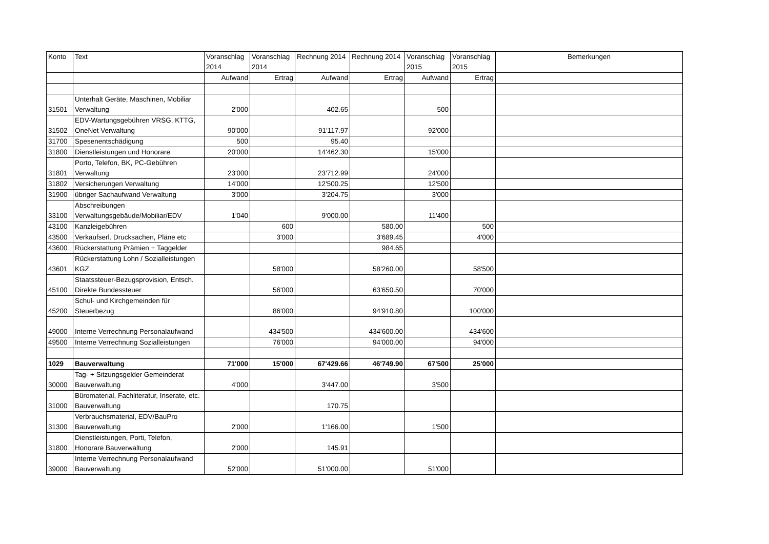| Konto | Text | Voranschlag 2014 | Voranschlag 2014 | Rechnung 2014 | Rechnung 2014 | Voranschlag 2015 | Voranschlag 2015 | Bemerkungen |
| --- | --- | --- | --- | --- | --- | --- | --- | --- |
| | | Aufwand | Ertrag | Aufwand | Ertrag | Aufwand | Ertrag | |
| 31501 | Unterhalt Geräte, Maschinen, Mobiliar Verwaltung | 2'000 | | 402.65 | | 500 | | |
| 31502 | EDV-Wartungsgebühren VRSG, KTTG, OneNet Verwaltung | 90'000 | | 91'117.97 | | 92'000 | | |
| 31700 | Spesenentschädigung | 500 | | 95.40 | | | | |
| 31800 | Dienstleistungen und Honorare | 20'000 | | 14'462.30 | | 15'000 | | |
| 31801 | Porto, Telefon, BK, PC-Gebühren Verwaltung | 23'000 | | 23'712.99 | | 24'000 | | |
| 31802 | Versicherungen Verwaltung | 14'000 | | 12'500.25 | | 12'500 | | |
| 31900 | übriger Sachaufwand Verwaltung | 3'000 | | 3'204.75 | | 3'000 | | |
| 33100 | Abschreibungen Verwaltungsgebäude/Mobiliar/EDV | 1'040 | | 9'000.00 | | 11'400 | | |
| 43100 | Kanzleigebühren | | 600 | | 580.00 | | 500 | |
| 43500 | Verkaufserl. Drucksachen, Pläne etc | | 3'000 | | 3'689.45 | | 4'000 | |
| 43600 | Rückerstattung Prämien + Taggelder | | | | 984.65 | | | |
| 43601 | Rückerstattung Lohn / Sozialleistungen KGZ | | 58'000 | | 58'260.00 | | 58'500 | |
| 45100 | Staatssteuer-Bezugsprovision, Entsch. Direkte Bundessteuer | | 56'000 | | 63'650.50 | | 70'000 | |
| 45200 | Schul- und Kirchgemeinden für Steuerbezug | | 86'000 | | 94'910.80 | | 100'000 | |
| 49000 | Interne Verrechnung Personalaufwand | | 434'500 | | 434'600.00 | | 434'600 | |
| 49500 | Interne Verrechnung Sozialleistungen | | 76'000 | | 94'000.00 | | 94'000 | |
| 1029 | Bauverwaltung | 71'000 | 15'000 | 67'429.66 | 46'749.90 | 67'500 | 25'000 | |
| 30000 | Tag- + Sitzungsgelder Gemeinderat Bauverwaltung | 4'000 | | 3'447.00 | | 3'500 | | |
| 31000 | Büromaterial, Fachliteratur, Inserate, etc. Bauverwaltung | | | 170.75 | | | | |
| 31300 | Verbrauchsmaterial, EDV/BauPro Bauverwaltung | 2'000 | | 1'166.00 | | 1'500 | | |
| 31800 | Dienstleistungen, Porti, Telefon, Honorare Bauverwaltung | 2'000 | | 145.91 | | | | |
| 39000 | Interne Verrechnung Personalaufwand Bauverwaltung | 52'000 | | 51'000.00 | | 51'000 | | |